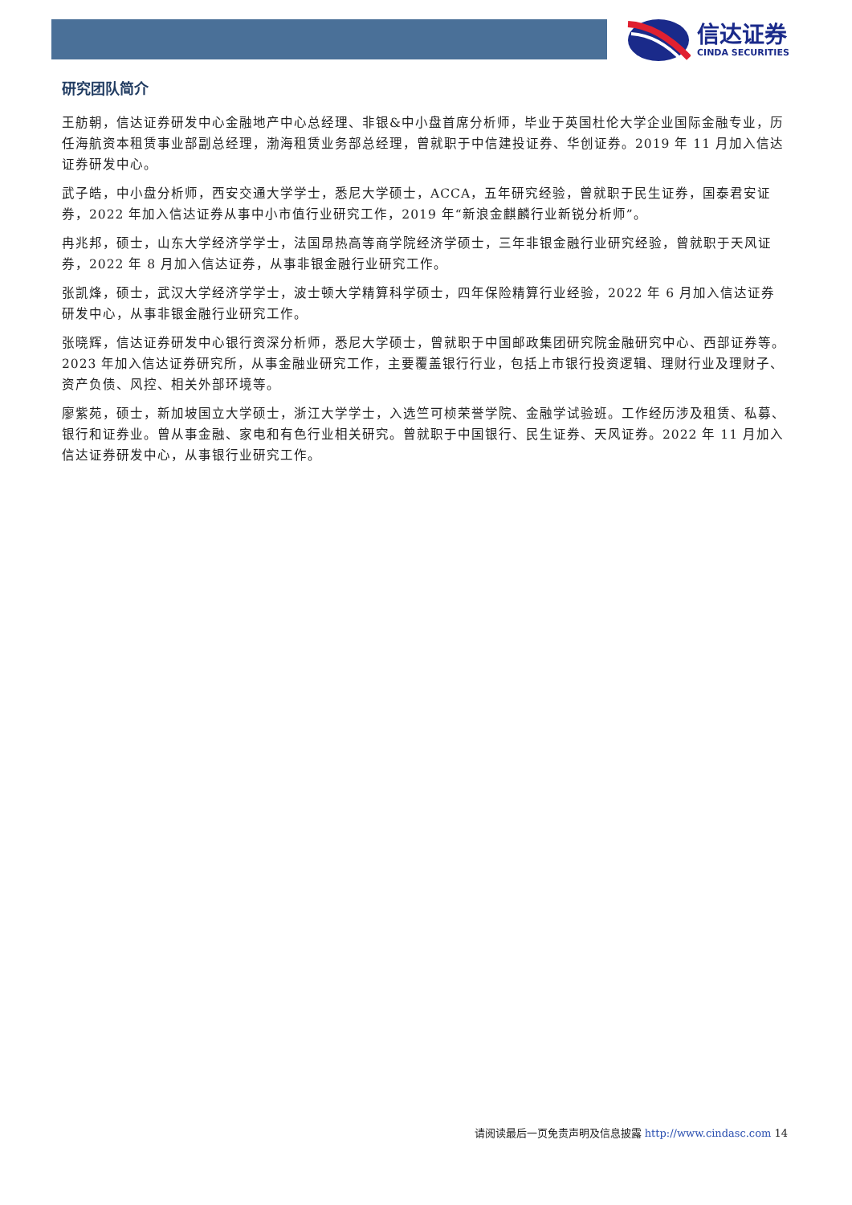信达证券
CINDA SECURITIES
研究团队简介
王舫朝，信达证券研发中心金融地产中心总经理、非银&中小盘首席分析师，毕业于英国杜伦大学企业国际金融专业，历任海航资本租赁事业部副总经理，渤海租赁业务部总经理，曾就职于中信建投证券、华创证券。2019 年 11 月加入信达证券研发中心。
武子皓，中小盘分析师，西安交通大学学士，悉尼大学硕士，ACCA，五年研究经验，曾就职于民生证券，国泰君安证券，2022 年加入信达证券从事中小市值行业研究工作，2019 年“新浪金麒麟行业新锐分析师”。
冉兆邦，硕士，山东大学经济学学士，法国昂热高等商学院经济学硕士，三年非银金融行业研究经验，曾就职于天风证券，2022 年 8 月加入信达证券，从事非银金融行业研究工作。
张凯烽，硕士，武汉大学经济学学士，波士顿大学精算科学硕士，四年保险精算行业经验，2022 年 6 月加入信达证券研发中心，从事非银金融行业研究工作。
张晓辉，信达证券研发中心银行资深分析师，悉尼大学硕士，曾就职于中国邮政集团研究院金融研究中心、西部证券等。2023 年加入信达证券研究所，从事金融业研究工作，主要覆盖银行行业，包括上市银行投资逻辑、理财行业及理财子、资产负债、风控、相关外部环境等。
廖紫苑，硕士，新加坡国立大学硕士，浙江大学学士，入选竺可桢荣誉学院、金融学试验班。工作经历涉及租赁、私募、银行和证券业。曾从事金融、家电和有色行业相关研究。曾就职于中国银行、民生证券、天风证券。2022 年 11 月加入信达证券研发中心，从事银行业研究工作。
请阅读最后一页免责声明及信息披露 http://www.cindasc.com 14